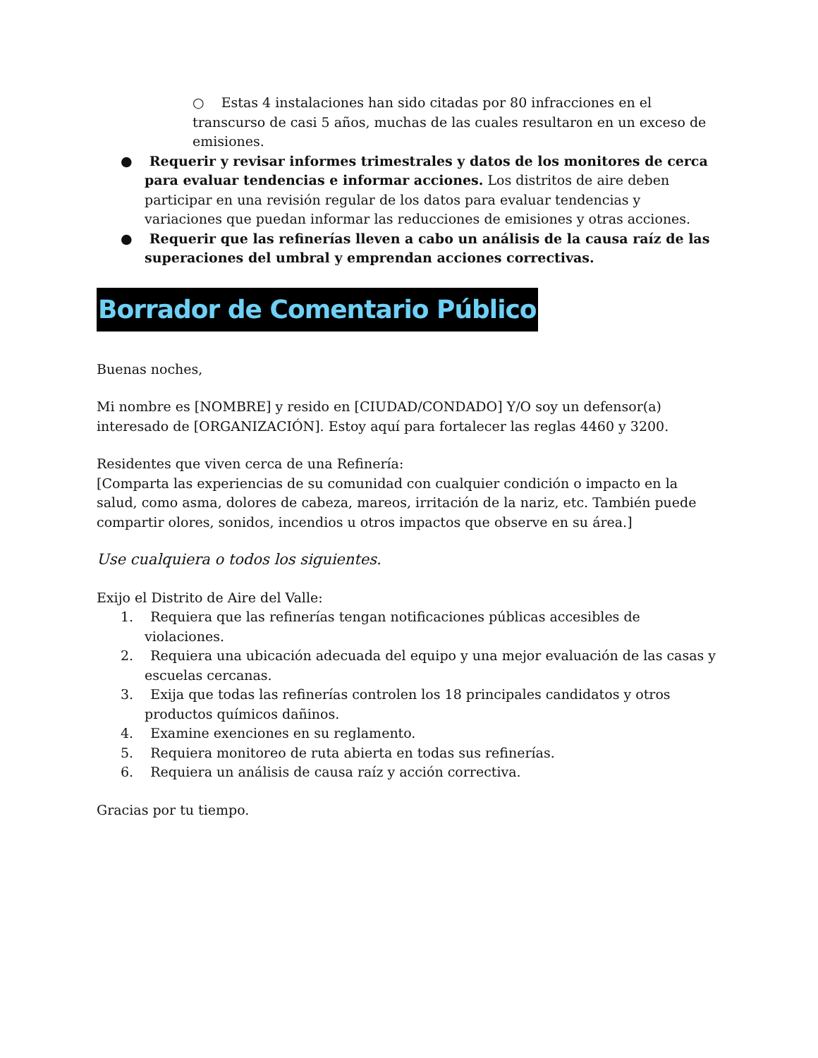○ Estas 4 instalaciones han sido citadas por 80 infracciones en el transcurso de casi 5 años, muchas de las cuales resultaron en un exceso de emisiones.
● Requerir y revisar informes trimestrales y datos de los monitores de cerca para evaluar tendencias e informar acciones. Los distritos de aire deben participar en una revisión regular de los datos para evaluar tendencias y variaciones que puedan informar las reducciones de emisiones y otras acciones.
● Requerir que las refinerías lleven a cabo un análisis de la causa raíz de las superaciones del umbral y emprendan acciones correctivas.
Borrador de Comentario Público
Buenas noches,
Mi nombre es [NOMBRE] y resido en [CIUDAD/CONDADO] Y/O soy un defensor(a) interesado de [ORGANIZACIÓN]. Estoy aquí para fortalecer las reglas 4460 y 3200.
Residentes que viven cerca de una Refinería:
[Comparta las experiencias de su comunidad con cualquier condición o impacto en la salud, como asma, dolores de cabeza, mareos, irritación de la nariz, etc. También puede compartir olores, sonidos, incendios u otros impactos que observe en su área.]
Use cualquiera o todos los siguientes.
Exijo el Distrito de Aire del Valle:
1. Requiera que las refinerías tengan notificaciones públicas accesibles de violaciones.
2. Requiera una ubicación adecuada del equipo y una mejor evaluación de las casas y escuelas cercanas.
3. Exija que todas las refinerías controlen los 18 principales candidatos y otros productos químicos dañinos.
4. Examine exenciones en su reglamento.
5. Requiera monitoreo de ruta abierta en todas sus refinerías.
6. Requiera un análisis de causa raíz y acción correctiva.
Gracias por tu tiempo.